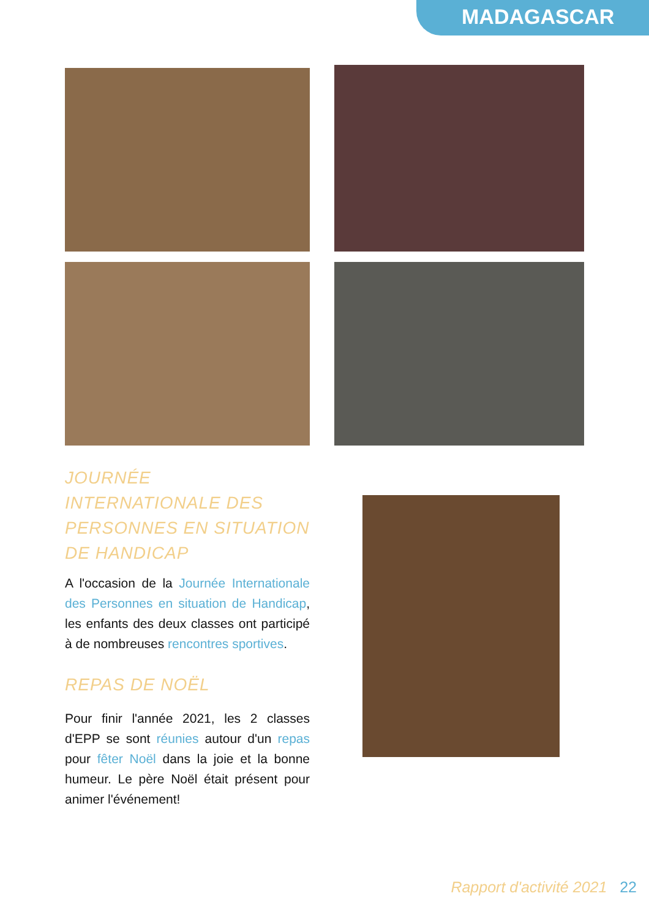MADAGASCAR
JOURNÉE INTERNATIONALE DES PERSONNES EN SITUATION DE HANDICAP
A l'occasion de la Journée Internationale des Personnes en situation de Handicap, les enfants des deux classes ont participé à de nombreuses rencontres sportives.
REPAS DE NOËL
Pour finir l'année 2021, les 2 classes d'EPP se sont réunies autour d'un repas pour fêter Noël dans la joie et la bonne humeur. Le père Noël était présent pour animer l'événement!
Rapport d'activité 2021 22